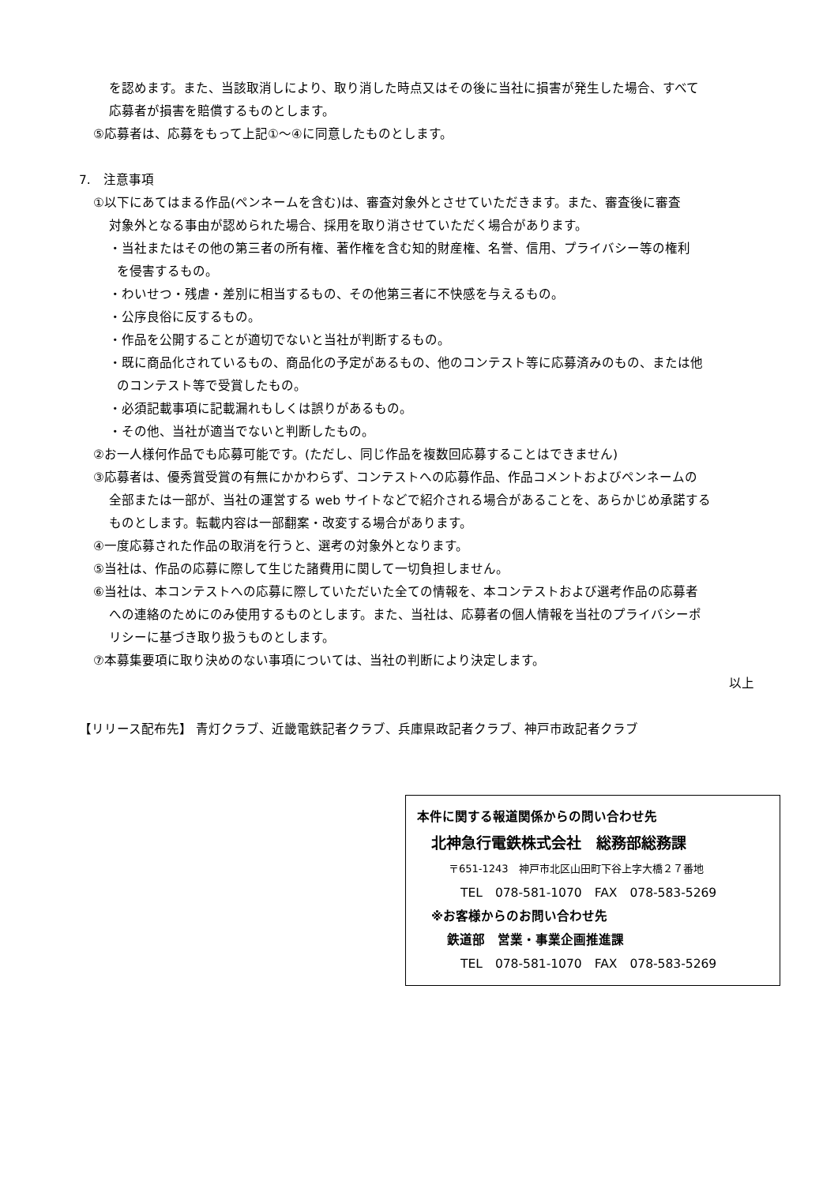を認めます。また、当該取消しにより、取り消した時点又はその後に当社に損害が発生した場合、すべて
応募者が損害を賠償するものとします。
⑤応募者は、応募をもって上記①～④に同意したものとします。
7.　注意事項
①以下にあてはまる作品(ペンネームを含む)は、審査対象外とさせていただきます。また、審査後に審査
対象外となる事由が認められた場合、採用を取り消させていただく場合があります。
・当社またはその他の第三者の所有権、著作権を含む知的財産権、名誉、信用、プライバシー等の権利
を侵害するもの。
・わいせつ・残虐・差別に相当するもの、その他第三者に不快感を与えるもの。
・公序良俗に反するもの。
・作品を公開することが適切でないと当社が判断するもの。
・既に商品化されているもの、商品化の予定があるもの、他のコンテスト等に応募済みのもの、または他
のコンテスト等で受賞したもの。
・必須記載事項に記載漏れもしくは誤りがあるもの。
・その他、当社が適当でないと判断したもの。
②お一人様何作品でも応募可能です。(ただし、同じ作品を複数回応募することはできません)
③応募者は、優秀賞受賞の有無にかかわらず、コンテストへの応募作品、作品コメントおよびペンネームの
全部または一部が、当社の運営する web サイトなどで紹介される場合があることを、あらかじめ承諾する
ものとします。転載内容は一部翻案・改変する場合があります。
④一度応募された作品の取消を行うと、選考の対象外となります。
⑤当社は、作品の応募に際して生じた諸費用に関して一切負担しません。
⑥当社は、本コンテストへの応募に際していただいた全ての情報を、本コンテストおよび選考作品の応募者
への連絡のためにのみ使用するものとします。また、当社は、応募者の個人情報を当社のプライバシーポ
リシーに基づき取り扱うものとします。
⑦本募集要項に取り決めのない事項については、当社の判断により決定します。
以上
【リリース配布先】 青灯クラブ、近畿電鉄記者クラブ、兵庫県政記者クラブ、神戸市政記者クラブ
本件に関する報道関係からの問い合わせ先
北神急行電鉄株式会社　総務部総務課
〒651-1243　神戸市北区山田町下谷上字大橋２７番地
TEL　078-581-1070　FAX　078-583-5269
※お客様からのお問い合わせ先
鉄道部　営業・事業企画推進課
TEL　078-581-1070　FAX　078-583-5269